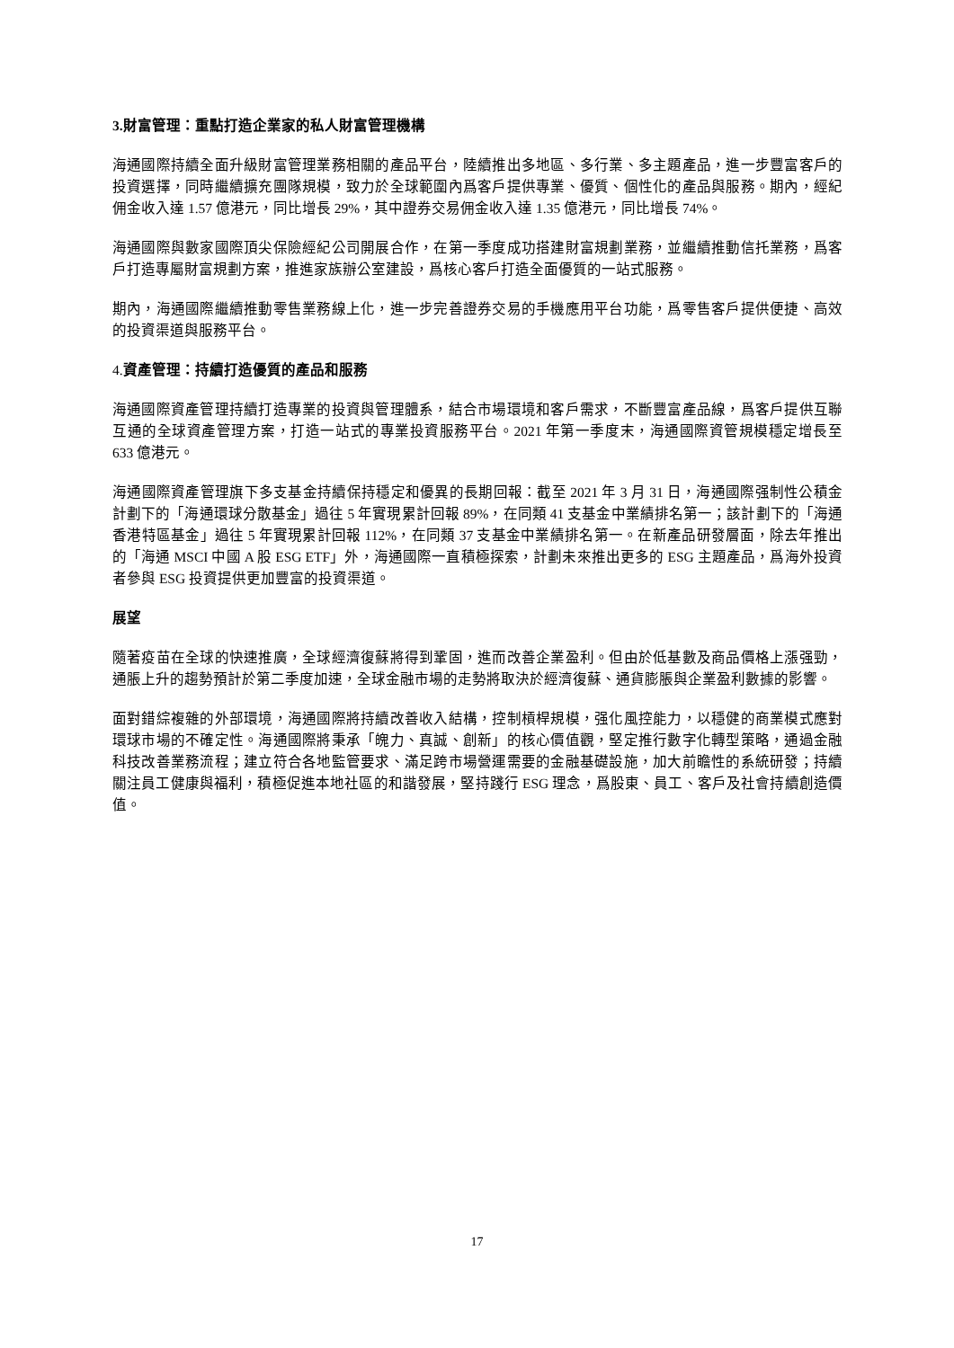3.財富管理：重點打造企業家的私人財富管理機構
海通國際持續全面升級財富管理業務相關的產品平台，陸續推出多地區、多行業、多主題產品，進一步豐富客戶的投資選擇，同時繼續擴充團隊規模，致力於全球範圍內爲客戶提供專業、優質、個性化的產品與服務。期內，經紀佣金收入達 1.57 億港元，同比增長 29%，其中證券交易佣金收入達 1.35 億港元，同比增長 74%。
海通國際與數家國際頂尖保險經紀公司開展合作，在第一季度成功搭建財富規劃業務，並繼續推動信托業務，爲客戶打造專屬財富規劃方案，推進家族辦公室建設，爲核心客戶打造全面優質的一站式服務。
期內，海通國際繼續推動零售業務線上化，進一步完善證券交易的手機應用平台功能，爲零售客戶提供便捷、高效的投資渠道與服務平台。
4. 資產管理：持續打造優質的產品和服務
海通國際資產管理持續打造專業的投資與管理體系，結合市場環境和客戶需求，不斷豐富產品線，爲客戶提供互聯互通的全球資產管理方案，打造一站式的專業投資服務平台。2021 年第一季度末，海通國際資管規模穩定增長至 633 億港元。
海通國際資產管理旗下多支基金持續保持穩定和優異的長期回報：截至 2021 年 3 月 31 日，海通國際强制性公積金計劃下的「海通環球分散基金」過往 5 年實現累計回報 89%，在同類 41 支基金中業績排名第一；該計劃下的「海通香港特區基金」過往 5 年實現累計回報 112%，在同類 37 支基金中業績排名第一。在新產品研發層面，除去年推出的「海通 MSCI 中國 A 股 ESG ETF」外，海通國際一直積極探索，計劃未來推出更多的 ESG 主題產品，爲海外投資者參與 ESG 投資提供更加豐富的投資渠道。
展望
隨著疫苗在全球的快速推廣，全球經濟復蘇將得到鞏固，進而改善企業盈利。但由於低基數及商品價格上漲强勁，通脹上升的趨勢預計於第二季度加速，全球金融市場的走勢將取決於經濟復蘇、通貨膨脹與企業盈利數據的影響。
面對錯綜複雜的外部環境，海通國際將持續改善收入結構，控制槓桿規模，强化風控能力，以穩健的商業模式應對環球市場的不確定性。海通國際將秉承「魄力、真誠、創新」的核心價值觀，堅定推行數字化轉型策略，通過金融科技改善業務流程；建立符合各地監管要求、滿足跨市場營運需要的金融基礎設施，加大前瞻性的系統研發；持續關注員工健康與福利，積極促進本地社區的和諧發展，堅持踐行 ESG 理念，爲股東、員工、客戶及社會持續創造價值。
17